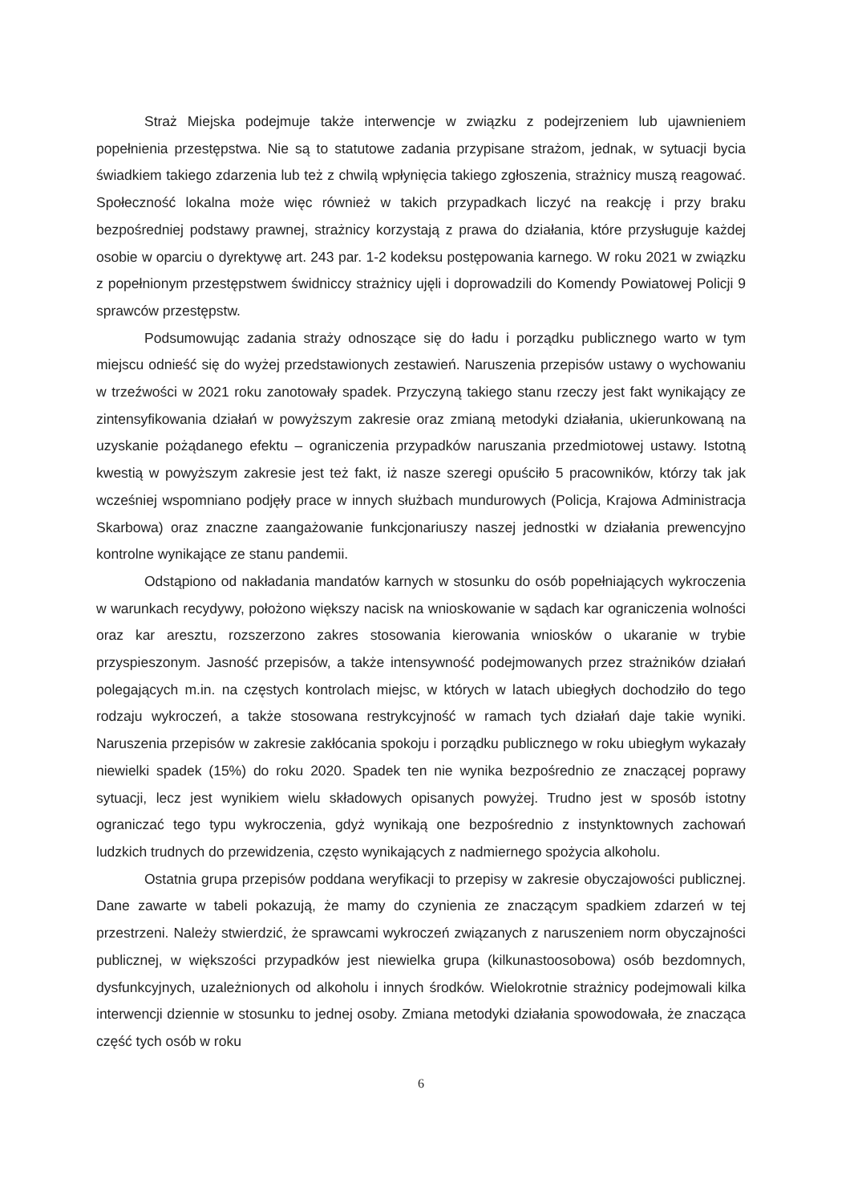Straż Miejska podejmuje także interwencje w związku z podejrzeniem lub ujawnieniem popełnienia przestępstwa. Nie są to statutowe zadania przypisane strażom, jednak, w sytuacji bycia świadkiem takiego zdarzenia lub też z chwilą wpłynięcia takiego zgłoszenia, strażnicy muszą reagować. Społeczność lokalna może więc również w takich przypadkach liczyć na reakcję i przy braku bezpośredniej podstawy prawnej, strażnicy korzystają z prawa do działania, które przysługuje każdej osobie w oparciu o dyrektywę art. 243 par. 1-2 kodeksu postępowania karnego. W roku 2021 w związku z popełnionym przestępstwem świdniccy strażnicy ujęli i doprowadzili do Komendy Powiatowej Policji 9 sprawców przestępstw.
Podsumowując zadania straży odnoszące się do ładu i porządku publicznego warto w tym miejscu odnieść się do wyżej przedstawionych zestawień. Naruszenia przepisów ustawy o wychowaniu w trzeźwości w 2021 roku zanotowały spadek. Przyczyną takiego stanu rzeczy jest fakt wynikający ze zintensyfikowania działań w powyższym zakresie oraz zmianą metodyki działania, ukierunkowaną na uzyskanie pożądanego efektu – ograniczenia przypadków naruszania przedmiotowej ustawy. Istotną kwestią w powyższym zakresie jest też fakt, iż nasze szeregi opuściło 5 pracowników, którzy tak jak wcześniej wspomniano podjęły prace w innych służbach mundurowych (Policja, Krajowa Administracja Skarbowa) oraz znaczne zaangażowanie funkcjonariuszy naszej jednostki w działania prewencyjno kontrolne wynikające ze stanu pandemii.
Odstąpiono od nakładania mandatów karnych w stosunku do osób popełniających wykroczenia w warunkach recydywy, położono większy nacisk na wnioskowanie w sądach kar ograniczenia wolności oraz kar aresztu, rozszerzono zakres stosowania kierowania wniosków o ukaranie w trybie przyspieszonym. Jasność przepisów, a także intensywność podejmowanych przez strażników działań polegających m.in. na częstych kontrolach miejsc, w których w latach ubiegłych dochodziło do tego rodzaju wykroczeń, a także stosowana restrykcyjność w ramach tych działań daje takie wyniki. Naruszenia przepisów w zakresie zakłócania spokoju i porządku publicznego w roku ubiegłym wykazały niewielki spadek (15%) do roku 2020. Spadek ten nie wynika bezpośrednio ze znaczącej poprawy sytuacji, lecz jest wynikiem wielu składowych opisanych powyżej. Trudno jest w sposób istotny ograniczać tego typu wykroczenia, gdyż wynikają one bezpośrednio z instynktownych zachowań ludzkich trudnych do przewidzenia, często wynikających z nadmiernego spożycia alkoholu.
Ostatnia grupa przepisów poddana weryfikacji to przepisy w zakresie obyczajowości publicznej. Dane zawarte w tabeli pokazują, że mamy do czynienia ze znaczącym spadkiem zdarzeń w tej przestrzeni. Należy stwierdzić, że sprawcami wykroczeń związanych z naruszeniem norm obyczajności publicznej, w większości przypadków jest niewielka grupa (kilkunastoosobowa) osób bezdomnych, dysfunkcyjnych, uzależnionych od alkoholu i innych środków. Wielokrotnie strażnicy podejmowali kilka interwencji dziennie w stosunku to jednej osoby. Zmiana metodyki działania spowodowała, że znacząca część tych osób w roku
6